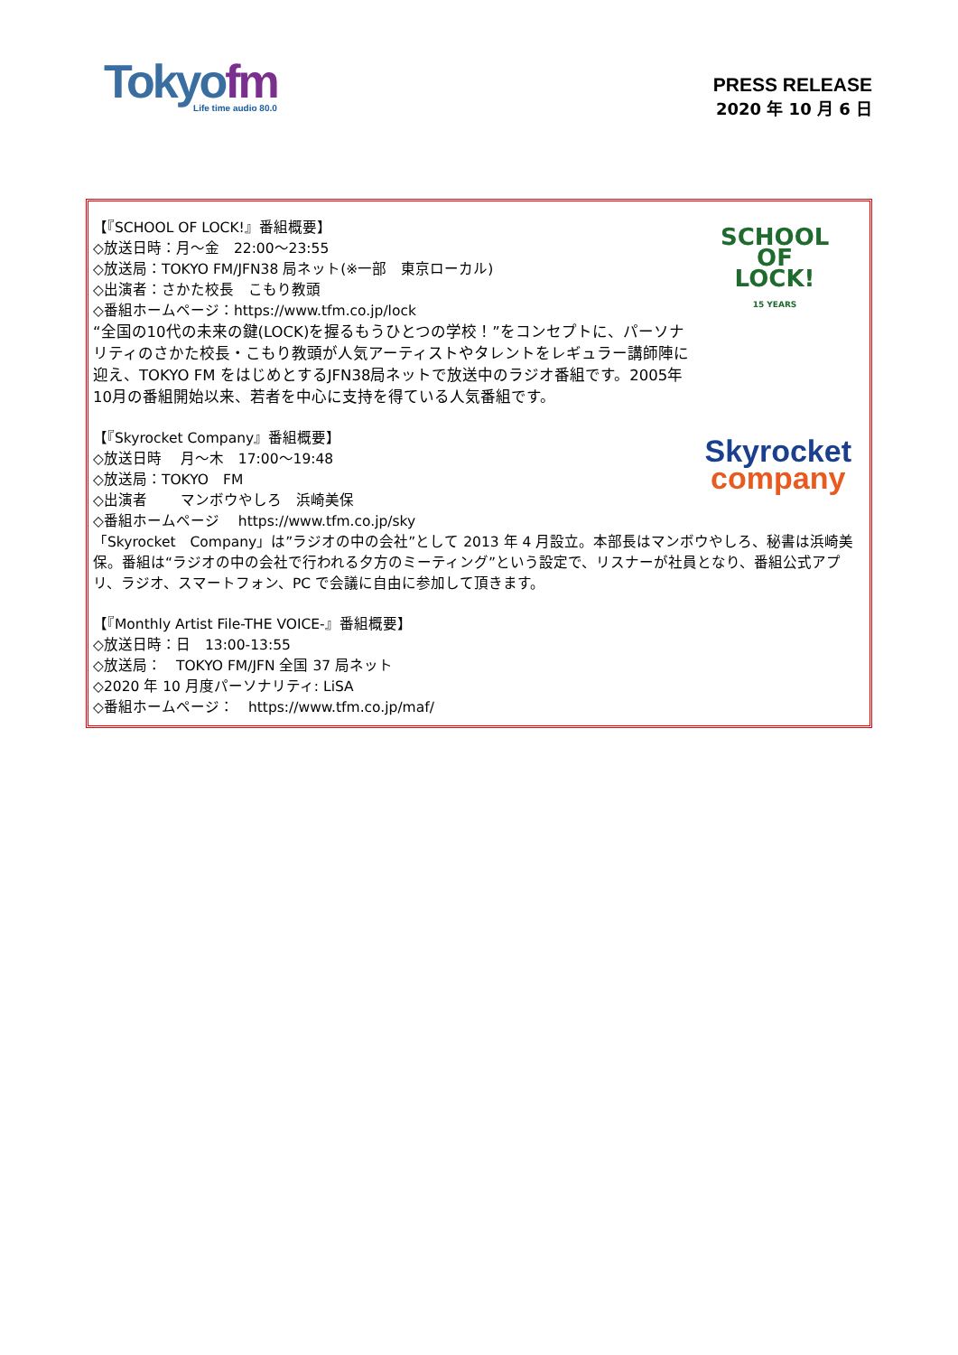Tokyofm
Life time audio 80.0
PRESS RELEASE
2020 年 10 月 6 日
SCHOOL
OF
LOCK!
15 YEARS
【『SCHOOL OF LOCK!』番組概要】
◇放送日時：月～金　22:00～23:55
◇放送局：TOKYO FM/JFN38 局ネット(※一部　東京ローカル)
◇出演者：さかた校長　こもり教頭
◇番組ホームページ：https://www.tfm.co.jp/lock
“全国の10代の未来の鍵(LOCK)を握るもうひとつの学校！”をコンセプトに、パーソナリティのさかた校長・こもり教頭が人気アーティストやタレントをレギュラー講師陣に迎え、TOKYO FM をはじめとするJFN38局ネットで放送中のラジオ番組です。2005年10月の番組開始以来、若者を中心に支持を得ている人気番組です。
Skyrocket
company
【『Skyrocket Company』番組概要】
◇放送日時　 月～木　17:00～19:48
◇放送局：TOKYO　FM
◇出演者　　 マンボウやしろ　浜崎美保
◇番組ホームページ　 https://www.tfm.co.jp/sky
「Skyrocket　Company」は”ラジオの中の会社”として 2013 年 4 月設立。本部長はマンボウやしろ、秘書は浜崎美保。番組は“ラジオの中の会社で行われる夕方のミーティング”という設定で、リスナーが社員となり、番組公式アプリ、ラジオ、スマートフォン、PC で会議に自由に参加して頂きます。
【『Monthly Artist File-THE VOICE-』番組概要】
◇放送日時：日　13:00-13:55
◇放送局：　TOKYO FM/JFN 全国 37 局ネット
◇2020 年 10 月度パーソナリティ: LiSA
◇番組ホームページ：　https://www.tfm.co.jp/maf/